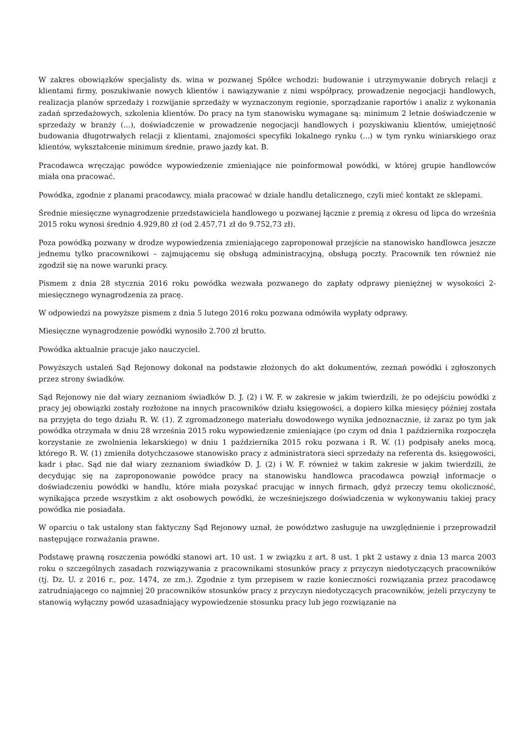W zakres obowiązków specjalisty ds. wina w pozwanej Spółce wchodzi: budowanie i utrzymywanie dobrych relacji z klientami firmy, poszukiwanie nowych klientów i nawiązywanie z nimi współpracy, prowadzenie negocjacji handlowych, realizacja planów sprzedaży i rozwijanie sprzedaży w wyznaczonym regionie, sporządzanie raportów i analiz z wykonania zadań sprzedażowych, szkolenia klientów. Do pracy na tym stanowisku wymagane są: minimum 2 letnie doświadczenie w sprzedaży w branży (...), doświadczenie w prowadzenie negocjacji handlowych i pozyskiwaniu klientów, umiejętność budowania długotrwałych relacji z klientami, znajomości specyfiki lokalnego rynku (...) w tym rynku winiarskiego oraz klientów, wykształcenie minimum średnie, prawo jazdy kat. B.
Pracodawca wręczając powódce wypowiedzenie zmieniające nie poinformował powódki, w której grupie handlowców miała ona pracować.
Powódka, zgodnie z planami pracodawcy, miała pracować w dziale handlu detalicznego, czyli mieć kontakt ze sklepami.
Średnie miesięczne wynagrodzenie przedstawiciela handlowego u pozwanej łącznie z premią z okresu od lipca do września 2015 roku wynosi średnio 4.929,80 zł (od 2.457,71 zł do 9.752,73 zł).
Poza powódką pozwany w drodze wypowiedzenia zmieniającego zaproponował przejście na stanowisko handlowca jeszcze jednemu tylko pracownikowi – zajmującemu się obsługą administracyjną, obsługą poczty. Pracownik ten również nie zgodził się na nowe warunki pracy.
Pismem z dnia 28 stycznia 2016 roku powódka wezwała pozwanego do zapłaty odprawy pieniężnej w wysokości 2-miesięcznego wynagrodzenia za pracę.
W odpowiedzi na powyższe pismem z dnia 5 lutego 2016 roku pozwana odmówiła wypłaty odprawy.
Miesięczne wynagrodzenie powódki wynosiło 2.700 zł brutto.
Powódka aktualnie pracuje jako nauczyciel.
Powyższych ustaleń Sąd Rejonowy dokonał na podstawie złożonych do akt dokumentów, zeznań powódki i zgłoszonych przez strony świadków.
Sąd Rejonowy nie dał wiary zeznaniom świadków D. J. (2) i W. F. w zakresie w jakim twierdzili, że po odejściu powódki z pracy jej obowiązki zostały rozłożone na innych pracowników działu księgowości, a dopiero kilka miesięcy później została na przyjęta do tego działu R. W. (1). Z zgromadzonego materiału dowodowego wynika jednoznacznie, iż zaraz po tym jak powódka otrzymała w dniu 28 września 2015 roku wypowiedzenie zmieniające (po czym od dnia 1 października rozpoczęła korzystanie ze zwolnienia lekarskiego) w dniu 1 października 2015 roku pozwana i R. W. (1) podpisały aneks mocą, którego R. W. (1) zmieniła dotychczasowe stanowisko pracy z administratora sieci sprzedaży na referenta ds. księgowości, kadr i płac. Sąd nie dał wiary zeznaniom świadków D. J. (2) i W. F. również w takim zakresie w jakim twierdzili, że decydując się na zaproponowanie powódce pracy na stanowisku handlowca pracodawca powziął informacje o doświadczeniu powódki w handlu, które miała pozyskać pracując w innych firmach, gdyż przeczy temu okoliczność, wynikająca przede wszystkim z akt osobowych powódki, że wcześniejszego doświadczenia w wykonywaniu takiej pracy powódka nie posiadała.
W oparciu o tak ustalony stan faktyczny Sąd Rejonowy uznał, że powództwo zasługuje na uwzględnienie i przeprowadził następujące rozważania prawne.
Podstawę prawną roszczenia powódki stanowi art. 10 ust. 1 w związku z art. 8 ust. 1 pkt 2 ustawy z dnia 13 marca 2003 roku o szczególnych zasadach rozwiązywania z pracownikami stosunków pracy z przyczyn niedotyczących pracowników (tj. Dz. U. z 2016 r., poz. 1474, ze zm.). Zgodnie z tym przepisem w razie konieczności rozwiązania przez pracodawcę zatrudniającego co najmniej 20 pracowników stosunków pracy z przyczyn niedotyczących pracowników, jeżeli przyczyny te stanowią wyłączny powód uzasadniający wypowiedzenie stosunku pracy lub jego rozwiązanie na